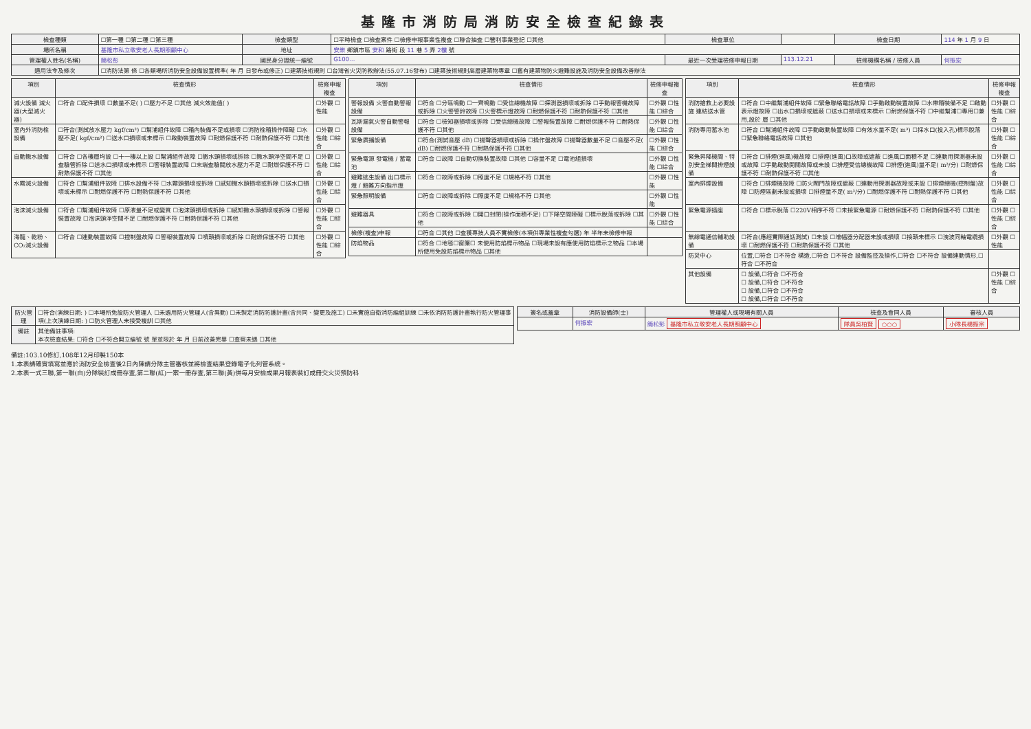基隆市消防局消防安全檢查紀錄表
| 檢查種類 | ☐第一種 ☐第二種 ☐第三種 | 檢查類型 | ☐平時檢查 ☐檢查案件 ☐檢修申報事業性複查 ☐聯合抽查 ☐營利事業登記 ☐其他 | 檢查單位 | | 檢查日期 | 114 年 1 月 9 日 |
| 場所名稱 | 基隆市私立敬安老人長期照顧中心 | 地址 | 安樂 鄉鎮市區 安和 路街 段 11 巷 5 弄 2樓 號 | | | | |
| 管理權人姓名(名稱) | 簡松彭 | 國民身分證統一編號 | G100… | 最近一次受理檢修申報日期 | 113.12.21 | 檢修機構名稱 / 檢修人員 | 何振宏 |
| 適用法令及條次 | ☐消防法第 條 ☐各類場所消防安全設備設置標準( 年 月 日發布或修正) ☐建築技術規則 ☐台灣省火災防救辦法(55.07.16發布) ☐建築技術規則高層建築物專章 ☐舊有建築物防火避難設施及消防安全設備改善辦法 | | | | | | |
| 項別 | 檢查情形 | 檢修申報複查 |
| --- | --- | --- |
| 滅火設備 滅火器(大型滅火器) | ☐符合 ☐配件損壞 ☐數量不足( ) ☐壓力不足 ☐其他 滅火效能值( ) | ☐外觀 ☐性能 |
| 室內外消防栓設備 | ☐符合(測試放水壓力 kgf/cm²) ☐幫浦組件故障 ☐箱內裝備不足或損壞 ☐消防栓箱操作障礙 ☐水壓不足( kgf/cm²) ☐送水口損壞或未標示 ☐啟動裝置故障 ☐耐燃保護不符 ☐耐熱保護不符 ☐其他 | ☐外觀 ☐性能 ☐綜合 |
| 自動撒水設備 | ☐符合 ☐各樓層均設 ☐十一樓以上設 ☐幫浦組件故障 ☐撒水頭損壞或拆除 ☐撒水頭淨空間不足 ☐查驗管拆除 ☐送水口損壞或未標示 ☐警報裝置故障 ☐末端查驗閥放水壓力不足 ☐耐燃保護不符 ☐耐熱保護不符 ☐其他 | ☐外觀 ☐性能 ☐綜合 |
| 水霧滅火設備 | ☐符合 ☐幫浦組件故障 ☐排水設備不符 ☐水霧頭損壞或拆除 ☐感知撒水頭損壞或拆除 ☐送水口損壞或未標示 ☐耐燃保護不符 ☐耐熱保護不符 ☐其他 | ☐外觀 ☐性能 ☐綜合 |
| 泡沫滅火設備 | ☐符合 ☐幫浦組件故障 ☐原液量不足或變質 ☐泡沫頭損壞或拆除 ☐感知撒水頭損壞或拆除 ☐警報裝置故障 ☐泡沫頭淨空間不足 ☐耐燃保護不符 ☐耐熱保護不符 ☐其他 | ☐外觀 ☐性能 ☐綜合 |
| 海龍、乾粉、CO₂滅火設備 | ☐符合 ☐連動裝置故障 ☐控制盤故障 ☐警報裝置故障 ☐噴頭損壞或拆除 ☐耐燃保護不符 ☐其他 | ☐外觀 ☐性能 ☐綜合 |
| 項別 | 檢查情形 | 檢修申報複查 |
| --- | --- | --- |
| 警報設備 火警自動警報設備 | ☐符合 ☐分區鳴動 ☐一齊鳴動 ☐受信總機故障 ☐探測器損壞或拆除 ☐手動報警機故障或拆除 ☐火警警鈴故障 ☐火警標示燈故障 ☐耐燃保護不符 ☐耐熱保護不符 ☐其他 | ☐外觀 ☐性能 ☐綜合 |
| 瓦斯漏氣火警自動警報設備 | ☐符合 ☐檢知器損壞或拆除 ☐受信總機故障 ☐警報裝置故障 ☐耐燃保護不符 ☐耐熱保護不符 ☐其他 | ☐外觀 ☐性能 ☐綜合 |
| 緊急廣播設備 | ☐符合(測試音壓 dB) ☐揚聲器損壞或拆除 ☐操作盤故障 ☐揚聲器數量不足 ☐音壓不足( dB) ☐耐燃保護不符 ☐耐熱保護不符 ☐其他 | ☐外觀 ☐性能 ☐綜合 |
| 緊急電源 發電機 / 蓄電池 | ☐符合 ☐故障 ☐自動切換裝置故障 ☐其他 ☐容量不足 ☐電池組損壞 | ☐外觀 ☐性能 ☐綜合 |
| 避難逃生設備 出口標示燈 / 避難方向指示燈 | ☐符合 ☐故障或拆除 ☐照度不足 ☐規格不符 ☐其他 | ☐外觀 ☐性能 |
| 緊急照明設備 | ☐符合 ☐故障或拆除 ☐照度不足 ☐規格不符 ☐其他 | ☐外觀 ☐性能 |
| 避難器具 | ☐符合 ☐故障或拆除 ☐開口封閉(操作面積不足) ☐下降空間障礙 ☐標示脫落或拆除 ☐其他 | ☐外觀 ☐性能 ☐綜合 |
| 檢修(複查)申報 | ☐符合 ☐其他 ☐查獲專技人員不實檢修(本項供專業性複查勾選) 年 半年未檢修申報 | |
| 防焰物品 | ☐符合 ☐地毯☐窗簾☐ 未使用防焰標示物品 ☐現場未設有應使用防焰標示之物品 ☐本場所使用免設防焰標示物品 ☐其他 | |
| 項別 | 檢查情形 | 檢修申報複查 |
| --- | --- | --- |
| 消防搶救上必要設施 連結送水管 | ☐符合 ☐中繼幫浦組件故障 ☐緊急聯絡電話故障 ☐手動啟動裝置故障 ☐水帶箱裝備不足 ☐啟動表示燈故障 ☐出水口損壞或遮蔽 ☐送水口損壞或未標示 ☐耐燃保護不符 ☐中繼幫浦☐專用☐兼用,設於 層 ☐其他 | ☐外觀 ☐性能 ☐綜合 |
| 消防專用蓄水池 | ☐符合 ☐幫浦組件故障 ☐手動啟動裝置故障 ☐有效水量不足( m³) ☐採水口(投入孔)標示脫落 ☐緊急聯絡電話故障 ☐其他 | ☐外觀 ☐性能 ☐綜合 |
| 緊急昇降機間、特別安全梯間排煙設備 | ☐符合 ☐排煙(進風)機故障 ☐排煙(進風)口故障或遮蔽 ☐進風口面積不足 ☐連動用探測器未設或故障 ☐手動啟動開關故障或未設 ☐排煙受信總機故障 ☐排煙(進風)量不足( m³/分) ☐耐燃保護不符 ☐耐熱保護不符 ☐其他 | ☐外觀 ☐性能 ☐綜合 |
| 室內排煙設備 | ☐符合 ☐排煙機故障 ☐防火閘門故障或遮蔽 ☐連動用探測器故障或未設 ☐排煙總機(控制盤)故障 ☐防煙區劃未設或損壞 ☐排煙量不足( m³/分) ☐耐燃保護不符 ☐耐熱保護不符 ☐其他 | ☐外觀 ☐性能 ☐綜合 |
| 緊急電源插座 | ☐符合 ☐標示脫落 ☐220V相序不符 ☐未接緊急電源 ☐耐燃保護不符 ☐耐熱保護不符 ☐其他 | ☐外觀 ☐性能 ☐綜合 |
| 無線電通信輔助設備 | ☐符合(應經實際通話測試) ☐未設 ☐增幅器分配器未設或損壞 ☐接頭未標示 ☐洩波同軸電纜損壞 ☐耐燃保護不符 ☐耐熱保護不符 ☐其他 | ☐外觀 ☐性能 |
| 防災中心 | 位置,☐符合 ☐不符合 構造,☐符合 ☐不符合 設備監控及操作,☐符合 ☐不符合 設備連動情形,☐符合 ☐不符合 | |
| 其他設備 | ☐ 設備,☐符合 ☐不符合 ☐ 設備,☐符合 ☐不符合 ☐ 設備,☐符合 ☐不符合 ☐ 設備,☐符合 ☐不符合 | ☐外觀 ☐性能 ☐綜合 |
| 防火管理 | ☐符合(演練日期: ) ☐本場所免設防火管理人 ☐未遴用防火管理人(含異動) ☐未製定消防防護計畫(含共同、變更及施工) ☐未實施自衛消防編組訓練 ☐未依消防防護計畫執行防火管理事項(上次演練日期: ) ☐防火管理人未接受複訓 ☐其他 |
| 備註 | 其他備註事項: 本次檢查結果: ☐符合 ☐不符合開立編號 號 單並限於 年 月 日前改善完畢 ☐查察未遇 ☐其他 |
| 簽名或蓋章 | 消防設備師(士) | 管理權人或現場有關人員 | 檢查及會同人員 | 審核人員 |
| --- | --- | --- | --- | --- |
| | 何振宏 | 簡松彭 基隆市私立敬安老人長期照顧中心 | 隊員吳柏賢 ○○○ | 小隊長楊振宗 |
備註:103.10修訂,108年12月印製150本
1.本表請確實填寫並應於消防安全檢查後2日內陳請分隊主管審核並將檢查結果登錄電子化列管系統。
2.本表一式三聯,第一聯(白)分隊裝訂成冊存查,第二聯(紅)一案一冊存查,第三聯(黃)併每月安檢成果月報表裝訂成冊交火災預防科